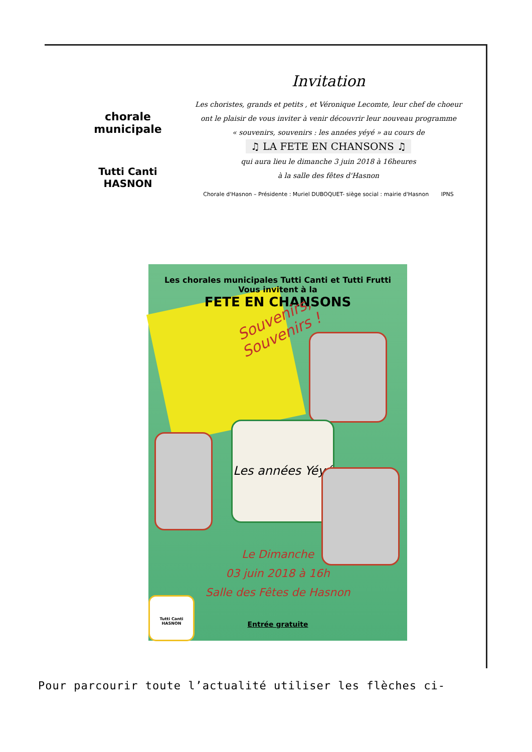chorale municipale
Tutti Canti
HASNON
Invitation
Les choristes, grands et petits , et Véronique Lecomte, leur chef de choeur
ont le plaisir de vous inviter à venir découvrir leur nouveau programme
« souvenirs, souvenirs : les années yéyé » au cours de
♫ LA FETE EN CHANSONS ♫
qui aura lieu le dimanche 3 juin 2018 à 16heures
à la salle des fêtes d'Hasnon
Chorale d'Hasnon – Présidente : Muriel DUBOQUET- siège social : mairie d'Hasnon IPNS
Les chorales municipales Tutti Canti et Tutti Frutti
Vous invitent à la
FETE EN CHANSONS
Souvenirs,
Souvenirs !
Les années Yéyé
Le Dimanche
03 juin 2018 à 16h
Salle des Fêtes de Hasnon
Entrée gratuite
Tutti Canti
HASNON
Pour parcourir toute l’actualité utiliser les flèches ci-